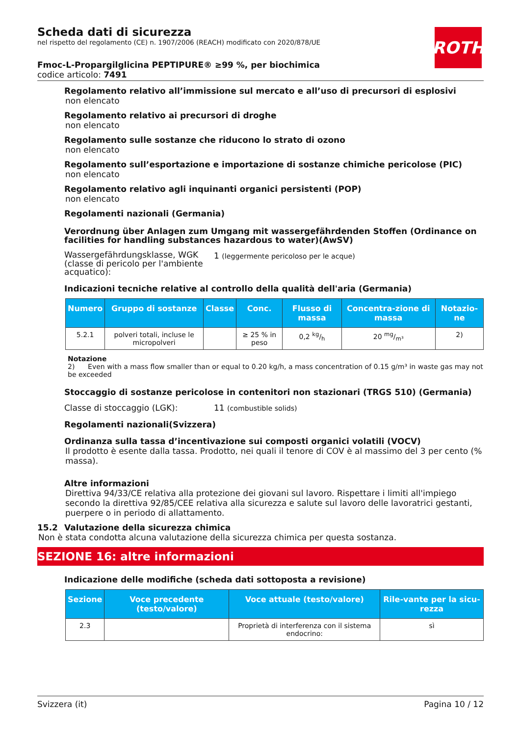ROTH
Scheda dati di sicurezza
nel rispetto del regolamento (CE) n. 1907/2006 (REACH) modificato con 2020/878/UE
Fmoc-L-Propargilglicina PEPTIPURE® ≥99 %, per biochimica
codice articolo: 7491
Regolamento relativo all’immissione sul mercato e all’uso di precursori di esplosivi
non elencato
Regolamento relativo ai precursori di droghe
non elencato
Regolamento sulle sostanze che riducono lo strato di ozono
non elencato
Regolamento sull’esportazione e importazione di sostanze chimiche pericolose (PIC)
non elencato
Regolamento relativo agli inquinanti organici persistenti (POP)
non elencato
Regolamenti nazionali (Germania)
Verordnung über Anlagen zum Umgang mit wassergefährdenden Stoffen (Ordinance on facilities for handling substances hazardous to water)(AwSV)
Wassergefährdungsklasse, WGK (classe di pericolo per l'ambiente acquatico):
1 (leggermente pericoloso per le acque)
Indicazioni tecniche relative al controllo della qualità dell'aria (Germania)
| Numero | Gruppo di sostanze | Classe | Conc. | Flusso di massa | Concentra-zione di massa | Notazio-ne |
| --- | --- | --- | --- | --- | --- | --- |
| 5.2.1 | polveri totali, incluse le micropolveri | | ≥ 25 % in peso | 0,2 kg/h | 20 mg/m³ | 2) |
Notazione
2) Even with a mass flow smaller than or equal to 0.20 kg/h, a mass concentration of 0.15 g/m³ in waste gas may not be exceeded
Stoccaggio di sostanze pericolose in contenitori non stazionari (TRGS 510) (Germania)
Classe di stoccaggio (LGK): 11 (combustible solids)
Regolamenti nazionali(Svizzera)
Ordinanza sulla tassa d’incentivazione sui composti organici volatili (VOCV)
Il prodotto è esente dalla tassa. Prodotto, nei quali il tenore di COV è al massimo del 3 per cento (% massa).
Altre informazioni
Direttiva 94/33/CE relativa alla protezione dei giovani sul lavoro. Rispettare i limiti all'impiego secondo la direttiva 92/85/CEE relativa alla sicurezza e salute sul lavoro delle lavoratrici gestanti, puerpere o in periodo di allattamento.
15.2 Valutazione della sicurezza chimica
Non è stata condotta alcuna valutazione della sicurezza chimica per questa sostanza.
SEZIONE 16: altre informazioni
Indicazione delle modifiche (scheda dati sottoposta a revisione)
| Sezione | Voce precedente (testo/valore) | Voce attuale (testo/valore) | Rile-vante per la sicu-rezza |
| --- | --- | --- | --- |
| 2.3 | | Proprietà di interferenza con il sistema endocrino: | sì |
Svizzera (it) Pagina 10 / 12